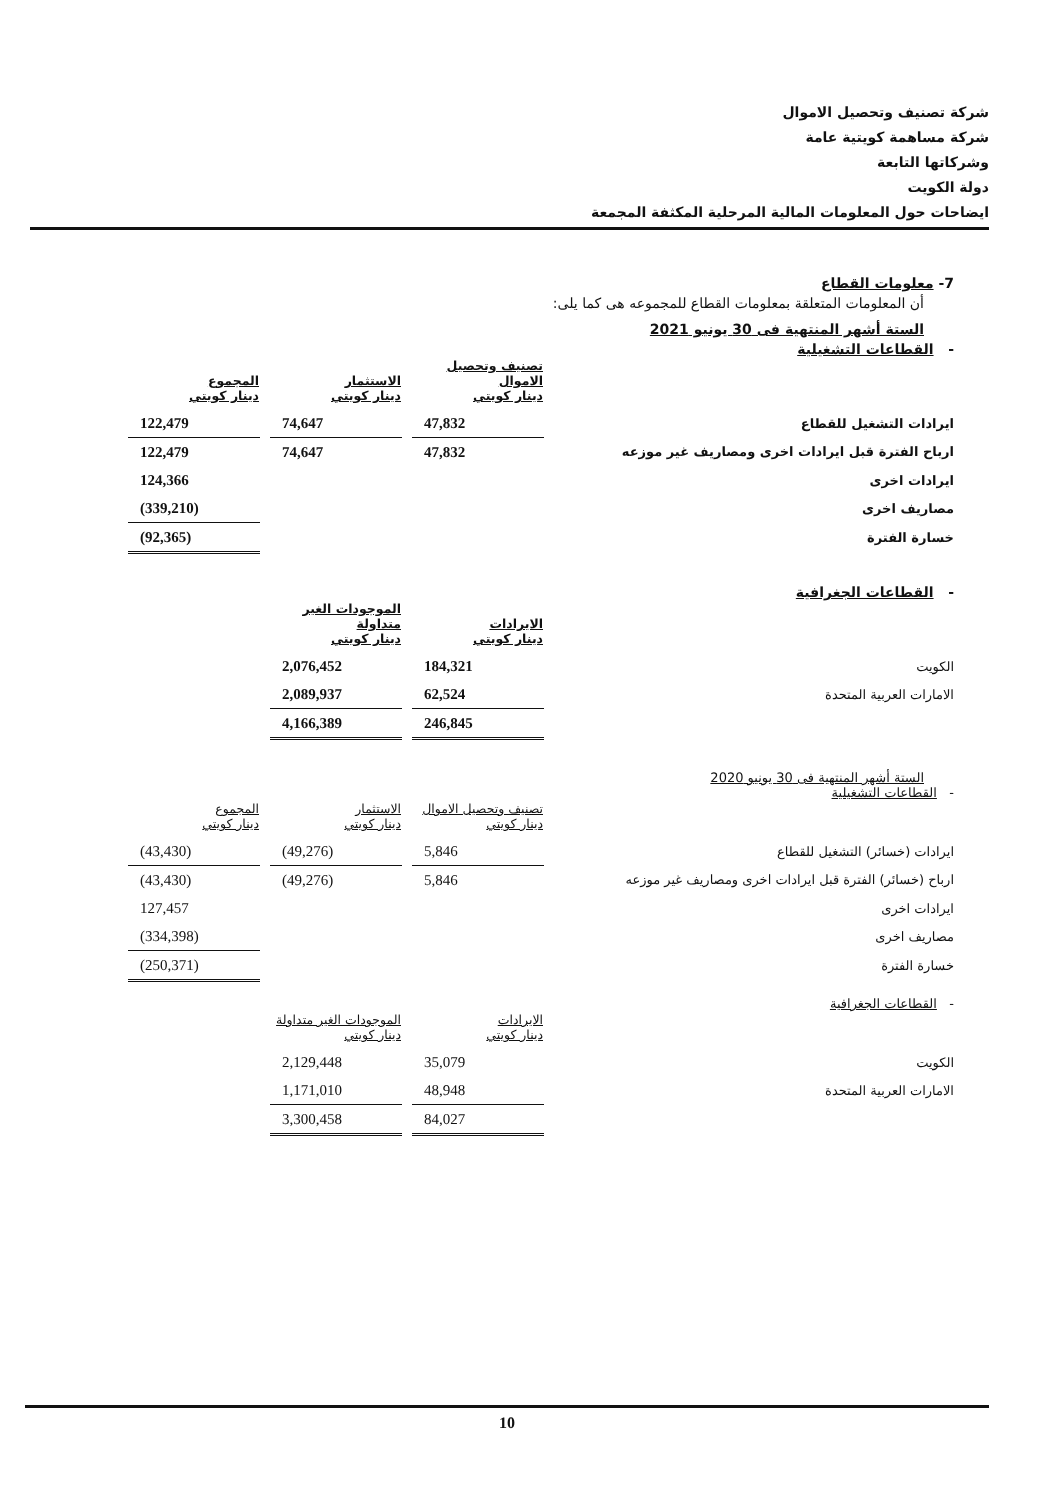شركة تصنيف وتحصيل الاموال
شركة مساهمة كويتية عامة
وشركاتها التابعة
دولة الكويت
ايضاحات حول المعلومات المالية المرحلية المكثفة المجمعة
7- معلومات القطاع
أن المعلومات المتعلقة بمعلومات القطاع للمجموعه هى كما يلى:
الستة أشهر المنتهية فى 30 يونيو 2021
- القطاعات التشغيلية
| | تصنيف وتحصيل الاموال دينار كويتي | | الاستثمار دينار كويتي | | المجموع دينار كويتي |
| ايرادات التشغيل للقطاع | 47,832 | | 74,647 | | 122,479 |
| ارباح الفترة قبل ايرادات اخرى ومصاريف غير موزعه | 47,832 | | 74,647 | | 122,479 |
| ايرادات اخرى | | | | | 124,366 |
| مصاريف اخرى | | | | | (339,210) |
| خسارة الفترة | | | | | (92,365) |
- القطاعات الجغرافية
| | الايرادات دينار كويتي | | الموجودات الغير متداولة دينار كويتي |
| الكويت | 184,321 | | 2,076,452 |
| الامارات العربية المتحدة | 62,524 | | 2,089,937 |
| | 246,845 | | 4,166,389 |
الستة أشهر المنتهية فى 30 يونيو 2020
- القطاعات التشغيلية
| | تصنيف وتحصيل الاموال دينار كويتي | | الاستثمار دينار كويتي | | المجموع دينار كويتي |
| ايرادات (خسائر) التشغيل للقطاع | 5,846 | | (49,276) | | (43,430) |
| ارباح (خسائر) الفترة قبل ايرادات اخرى ومصاريف غير موزعه | 5,846 | | (49,276) | | (43,430) |
| ايرادات اخرى | | | | | 127,457 |
| مصاريف اخرى | | | | | (334,398) |
| خسارة الفترة | | | | | (250,371) |
- القطاعات الجغرافية
| | الايرادات دينار كويتي | | الموجودات الغير متداولة دينار كويتي |
| الكويت | 35,079 | | 2,129,448 |
| الامارات العربية المتحدة | 48,948 | | 1,171,010 |
| | 84,027 | | 3,300,458 |
10